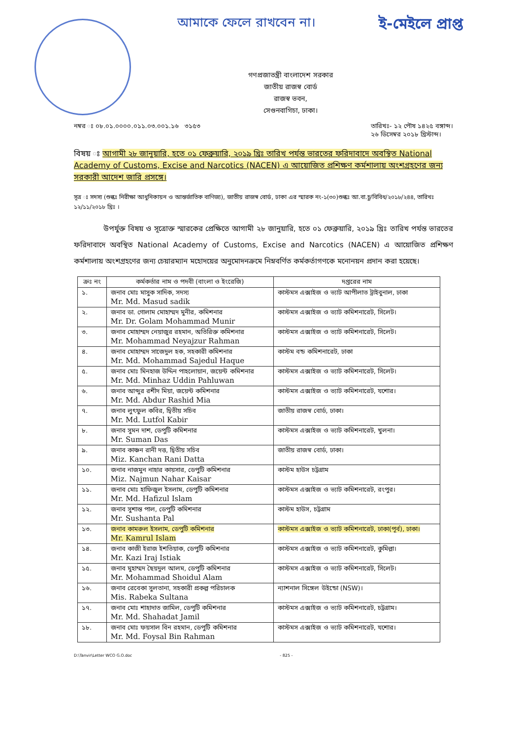আমাকে ফেলে রাখবেন না। ই-মেইলে প্রাপ্ত
গণপ্রজাতন্ত্রী বাংলাদেশ সরকার
জাতীয় রাজস্ব বোর্ড
রাজস্ব ভবন,
সেগুনবাগিচা, ঢাকা।
নম্বর ঃ ০৮.০১.০০০০.০১১.০৩.০০১.১৬ ৩১৫৩ তারিখঃ- ১২ পৌষ ১৪২৫ বঙ্গাব্দ।
২৬ ডিসেম্বর ২০১৮ খ্রিস্টাব্দ।
বিষয় ঃ আগামী ২৮ জানুয়ারি, হতে ০১ ফেব্রুয়ারি, ২০১৯ খ্রিঃ তারিখ পর্যন্ত ভারতের ফরিদাবাদে অবস্থিত National Academy of Customs, Excise and Narcotics (NACEN) এ আয়োজিত প্রশিক্ষণ কর্মশালায় অংশগ্রহণের জন্য সরকারী আদেশ জারি প্রসঙ্গে।
সূত্র ঃ সদস্য (শুল্কঃ নিরীক্ষা আধুনিকায়ন ও আন্তর্জাতিক বাণিজ্য), জাতীয় রাজস্ব বোর্ড, ঢাকা এর স্মারক নং-১(৩০)শুল্কঃ আ.বা.চু/বিবিধ/২০১৮/২৪৪, তারিখঃ ১২/১১/২০১৮ খ্রিঃ ।
উপর্যুক্ত বিষয় ও সূত্রোক্ত স্মারকের প্রেক্ষিতে আগামী ২৮ জানুয়ারি, হতে ০১ ফেব্রুয়ারি, ২০১৯ খ্রিঃ তারিখ পর্যন্ত ভারতের ফরিদাবাদে অবস্থিত National Academy of Customs, Excise and Narcotics (NACEN) এ আয়োজিত প্রশিক্ষণ কর্মশালায় অংশগ্রহণের জন্য চেয়ারম্যান মহোদয়ের অনুমোদনক্রমে নিম্নবর্ণিত কর্মকর্তাগণকে মনোনয়ন প্রদান করা হয়েছে।
| ক্রঃ নং | কর্মকর্তার নাম ও পদবী (বাংলা ও ইংরেজি) | দপ্তরের নাম |
| --- | --- | --- |
| ১. | জনাব মোঃ মাসুক সাদিক, সদস্য Mr. Md. Masud sadik | কাস্টমস এক্সাইজ ও ভ্যাট আপীলাত ট্রাইবুনাল, ঢাকা |
| ২. | জনাব ডা. গোলাম মোহাম্মদ মুনীর, কমিশনার Mr. Dr. Golam Mohammad Munir | কাস্টমস এক্সাইজ ও ভ্যাট কমিশনারেট, সিলেট। |
| ৩. | জনাব মোহাম্মদ নেয়াজুর রহমান, অতিরিক্ত কমিশনার Mr. Mohammad Neyajzur Rahman | কাস্টমস এক্সাইজ ও ভ্যাট কমিশনারেট, সিলেট। |
| ৪. | জনাব মোহাম্মদ সাজেদুল হক, সহকারী কমিশনার Mr. Md. Mohammad Sajedul Haque | কাস্টম বন্ড কমিশনারেট, ঢাকা |
| ৫. | জনাব মোঃ মিনহাজ উদ্দিন পাহলোয়ান, জয়েন্ট কমিশনার Mr. Md. Minhaz Uddin Pahluwan | কাস্টমস এক্সাইজ ও ভ্যাট কমিশনারেট, সিলেট। |
| ৬. | জনাব আব্দুর রশীদ মিয়া, জয়েন্ট কমিশনার Mr. Md. Abdur Rashid Mia | কাস্টমস এক্সাইজ ও ভ্যাট কমিশনারেট, যশোর। |
| ৭. | জনাব লুৎফুল কবির, দ্বিতীয় সচিব Mr. Md. Lutfol Kabir | জাতীয় রাজস্ব বোর্ড, ঢাকা। |
| ৮. | জনাব সুমন দাশ, ডেপুটি কমিশনার Mr. Suman Das | কাস্টমস এক্সাইজ ও ভ্যাট কমিশনারেট, খুলনা। |
| ৯. | জনাব কাঞ্চন রানী দত্ত, দ্বিতীয় সচিব Miz. Kanchan Rani Datta | জাতীয় রাজস্ব বোর্ড, ঢাকা। |
| ১০. | জনাব নাজমুন নাহার কায়সার, ডেপুটি কমিশনার Miz. Najmun Nahar Kaisar | কাস্টম হাউস চট্টগ্রাম |
| ১১. | জনাব মোঃ হাফিজুল ইসলাম, ডেপুটি কমিশনার Mr. Md. Hafizul Islam | কাস্টমস এক্সাইজ ও ভ্যাট কমিশনারেট, রংপুর। |
| ১২. | জনাব সুশান্ত পাল, ডেপুটি কমিশনার Mr. Sushanta Pal | কাস্টম হাউস, চট্টগ্রাম |
| ১৩. | জনাব কামরুল ইসলাম, ডেপুটি কমিশনার Mr. Kamrul Islam | কাস্টমস এক্সাইজ ও ভ্যাট কমিশনারেট, ঢাকা(পূর্ব), ঢাকা। |
| ১৪. | জনাব কাজী ইরাজ ইশতিয়াক, ডেপুটি কমিশনার Mr. Kazi Iraj Istiak | কাস্টমস এক্সাইজ ও ভ্যাট কমিশনারেট, কুমিল্লা। |
| ১৫. | জনাব মুহাম্মদ ছৈয়দুল আলম, ডেপুটি কমিশনার Mr. Mohammad Shoidul Alam | কাস্টমস এক্সাইজ ও ভ্যাট কমিশনারেট, সিলেট। |
| ১৬. | জনাব রেবেকা সুলতানা, সহকারী প্রকল্প পরিচালক Mis. Rabeka Sultana | ন্যাশনাল সিঙ্গেল উইন্ডো (NSW)। |
| ১৭. | জনাব মোঃ শাহাদাত জামিল, ডেপুটি কমিশনার Mr. Md. Shahadat Jamil | কাস্টমস এক্সাইজ ও ভ্যাট কমিশনারেট, চট্টগ্রাম। |
| ১৮. | জনাব মোঃ ফয়সাল বিন রহমান, ডেপুটি কমিশনার Mr. Md. Foysal Bin Rahman | কাস্টমস এক্সাইজ ও ভ্যাট কমিশনারেট, যশোর। |
D:\Tanvir\Letter WCO G.O.doc - 825 -